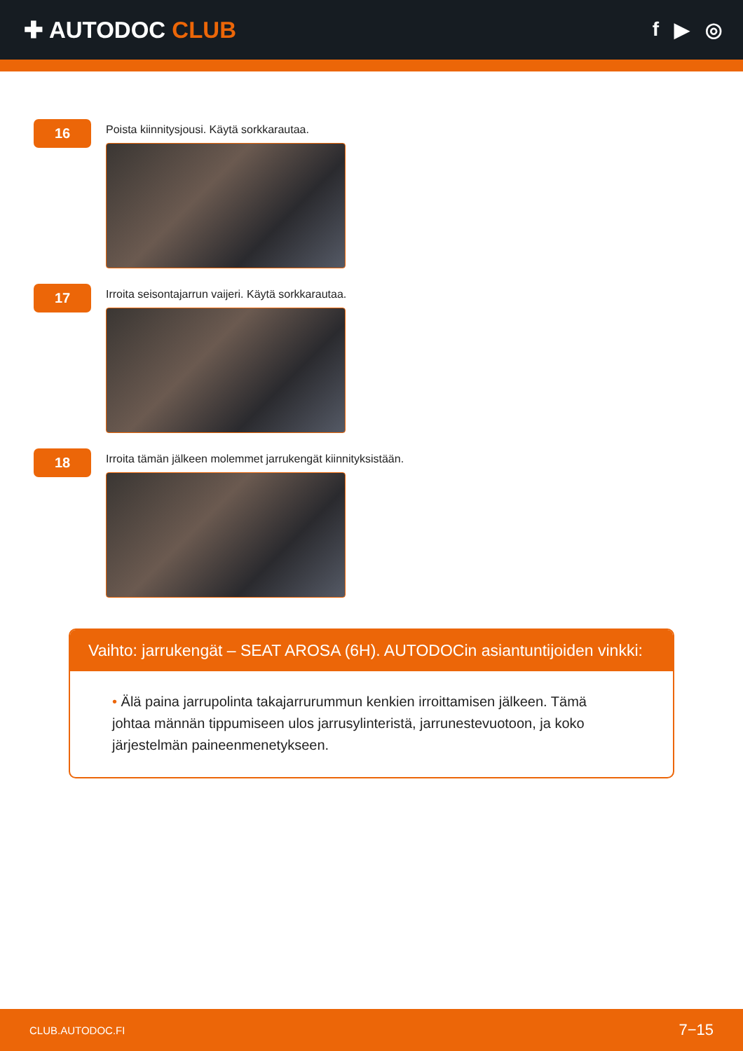✚ AUTODOC CLUB
f ▶ ◎
16
Poista kiinnitysjousi. Käytä sorkkarautaa.
17
Irroita seisontajarrun vaijeri. Käytä sorkkarautaa.
18
Irroita tämän jälkeen molemmet jarrukengät kiinnityksistään.
Vaihto: jarrukengät – SEAT AROSA (6H). AUTODOCin asiantuntijoiden vinkki:
• Älä paina jarrupolinta takajarrurummun kenkien irroittamisen jälkeen. Tämä johtaa männän tippumiseen ulos jarrusylinteristä, jarrunestevuotoon, ja koko järjestelmän paineenmenetykseen.
CLUB.AUTODOC.FI 7−15